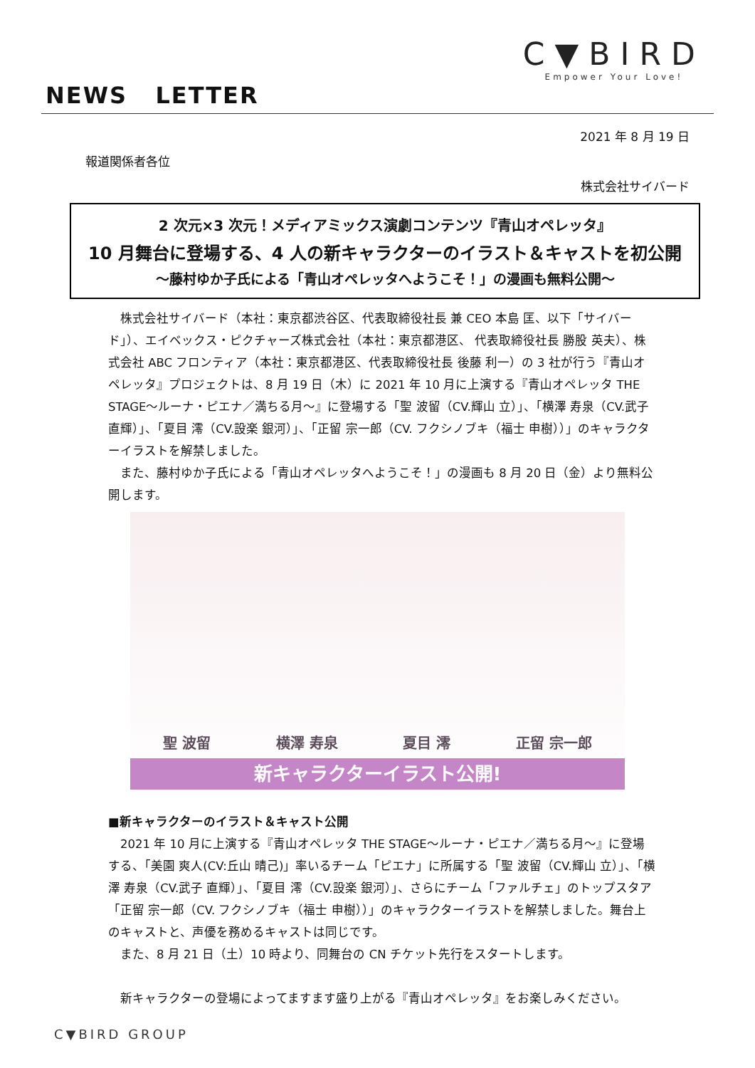C▼BIRD
Empower Your Love!
NEWS LETTER
2021 年 8 月 19 日
報道関係者各位
株式会社サイバード
2 次元×3 次元！メディアミックス演劇コンテンツ『青山オペレッタ』
10 月舞台に登場する、4 人の新キャラクターのイラスト＆キャストを初公開
～藤村ゆか子氏による「青山オペレッタへようこそ！」の漫画も無料公開～
　株式会社サイバード（本社：東京都渋谷区、代表取締役社長 兼 CEO 本島 匡、以下「サイバード」）、エイベックス・ピクチャーズ株式会社（本社：東京都港区、 代表取締役社長 勝股 英夫）、株式会社 ABC フロンティア（本社：東京都港区、代表取締役社長 後藤 利一）の 3 社が行う『青山オペレッタ』プロジェクトは、8 月 19 日（木）に 2021 年 10 月に上演する『青山オペレッタ THE STAGE～ルーナ・ピエナ／満ちる月～』に登場する「聖 波留（CV.輝山 立）」、「横澤 寿泉（CV.武子 直輝）」、「夏目 澪（CV.設楽 銀河）」、「正留 宗一郎（CV. フクシノブキ（福士 申樹））」のキャラクターイラストを解禁しました。
　また、藤村ゆか子氏による「青山オペレッタへようこそ！」の漫画も 8 月 20 日（金）より無料公開します。
聖 波留 横澤 寿泉 夏目 澪 正留 宗一郎
新キャラクターイラスト公開!
■新キャラクターのイラスト＆キャスト公開
　2021 年 10 月に上演する『青山オペレッタ THE STAGE～ルーナ・ピエナ／満ちる月～』に登場する、「美園 爽人(CV:丘山 晴己)」率いるチーム「ピエナ」に所属する「聖 波留（CV.輝山 立）」、「横澤 寿泉（CV.武子 直輝）」、「夏目 澪（CV.設楽 銀河）」、さらにチーム「ファルチェ」のトップスタア「正留 宗一郎（CV. フクシノブキ（福士 申樹））」のキャラクターイラストを解禁しました。舞台上のキャストと、声優を務めるキャストは同じです。
　また、8 月 21 日（土）10 時より、同舞台の CN チケット先行をスタートします。
　新キャラクターの登場によってますます盛り上がる『青山オペレッタ』をお楽しみください。
C▼BIRD GROUP